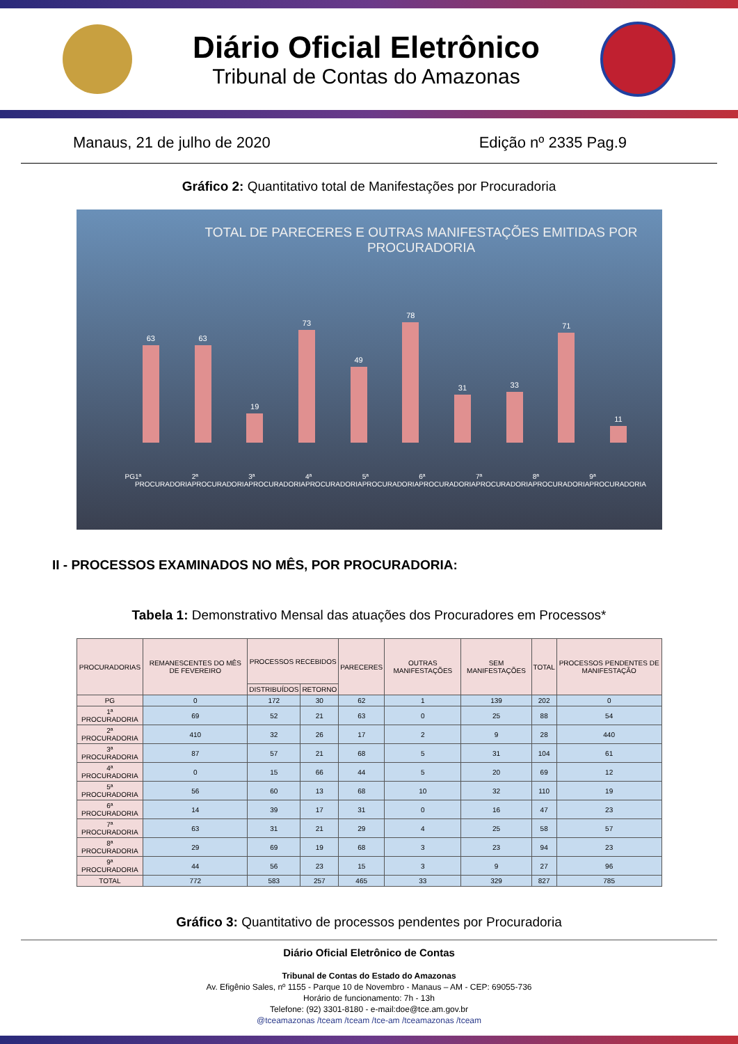Diário Oficial Eletrônico
Tribunal de Contas do Amazonas
Manaus, 21 de julho de 2020 Edição nº 2335 Pag.9
Gráfico 2: Quantitativo total de Manifestações por Procuradoria
TOTAL DE PARECERES E OUTRAS MANIFESTAÇÕES EMITIDAS POR PROCURADORIA
63
63
19
73
49
78
31
33
71
11
PG 1ª PROCURADORIA 2ª PROCURADORIA 3ª PROCURADORIA 4ª PROCURADORIA 5ª PROCURADORIA 6ª PROCURADORIA 7ª PROCURADORIA 8ª PROCURADORIA 9ª PROCURADORIA
II - PROCESSOS EXAMINADOS NO MÊS, POR PROCURADORIA:
Tabela 1: Demonstrativo Mensal das atuações dos Procuradores em Processos*
| PROCURADORIAS | REMANESCENTES DO MÊS DE FEVEREIRO | PROCESSOS RECEBIDOS | | PARECERES | OUTRAS MANIFESTAÇÕES | SEM MANIFESTAÇÕES | TOTAL | PROCESSOS PENDENTES DE MANIFESTAÇÃO |
| --- | --- | --- | --- | --- | --- | --- | --- | --- |
| | | DISTRIBUÍDOS | RETORNO | | | | | |
| PG | 0 | 172 | 30 | 62 | 1 | 139 | 202 | 0 |
| 1ª PROCURADORIA | 69 | 52 | 21 | 63 | 0 | 25 | 88 | 54 |
| 2ª PROCURADORIA | 410 | 32 | 26 | 17 | 2 | 9 | 28 | 440 |
| 3ª PROCURADORIA | 87 | 57 | 21 | 68 | 5 | 31 | 104 | 61 |
| 4ª PROCURADORIA | 0 | 15 | 66 | 44 | 5 | 20 | 69 | 12 |
| 5ª PROCURADORIA | 56 | 60 | 13 | 68 | 10 | 32 | 110 | 19 |
| 6ª PROCURADORIA | 14 | 39 | 17 | 31 | 0 | 16 | 47 | 23 |
| 7ª PROCURADORIA | 63 | 31 | 21 | 29 | 4 | 25 | 58 | 57 |
| 8ª PROCURADORIA | 29 | 69 | 19 | 68 | 3 | 23 | 94 | 23 |
| 9ª PROCURADORIA | 44 | 56 | 23 | 15 | 3 | 9 | 27 | 96 |
| TOTAL | 772 | 583 | 257 | 465 | 33 | 329 | 827 | 785 |
Gráfico 3: Quantitativo de processos pendentes por Procuradoria
Diário Oficial Eletrônico de Contas
Tribunal de Contas do Estado do Amazonas
Av. Efigênio Sales, nº 1155 - Parque 10 de Novembro - Manaus – AM - CEP: 69055-736
Horário de funcionamento: 7h - 13h
Telefone: (92) 3301-8180 - e-mail:doe@tce.am.gov.br
@tceamazonas /tceam /tceam /tce-am /tceamazonas /tceam